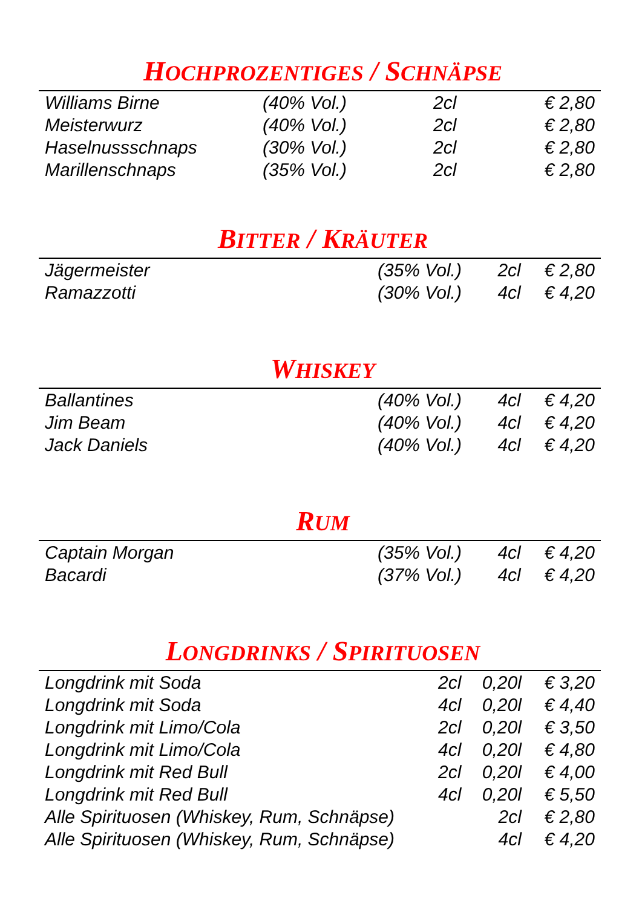HOCHPROZENTIGES / SCHNÄPSE
| Williams Birne | (40% Vol.) | 2cl | € 2,80 |
| Meisterwurz | (40% Vol.) | 2cl | € 2,80 |
| Haselnussschnaps | (30% Vol.) | 2cl | € 2,80 |
| Marillenschnaps | (35% Vol.) | 2cl | € 2,80 |
BITTER / KRÄUTER
| Jägermeister | (35% Vol.) | 2cl | € 2,80 |
| Ramazzotti | (30% Vol.) | 4cl | € 4,20 |
WHISKEY
| Ballantines | (40% Vol.) | 4cl | € 4,20 |
| Jim Beam | (40% Vol.) | 4cl | € 4,20 |
| Jack Daniels | (40% Vol.) | 4cl | € 4,20 |
RUM
| Captain Morgan | (35% Vol.) | 4cl | € 4,20 |
| Bacardi | (37% Vol.) | 4cl | € 4,20 |
LONGDRINKS / SPIRITUOSEN
| Longdrink mit Soda | 2cl | 0,20l | € 3,20 |
| Longdrink mit Soda | 4cl | 0,20l | € 4,40 |
| Longdrink mit Limo/Cola | 2cl | 0,20l | € 3,50 |
| Longdrink mit Limo/Cola | 4cl | 0,20l | € 4,80 |
| Longdrink mit Red Bull | 2cl | 0,20l | € 4,00 |
| Longdrink mit Red Bull | 4cl | 0,20l | € 5,50 |
| Alle Spirituosen (Whiskey, Rum, Schnäpse) | | 2cl | € 2,80 |
| Alle Spirituosen (Whiskey, Rum, Schnäpse) | | 4cl | € 4,20 |